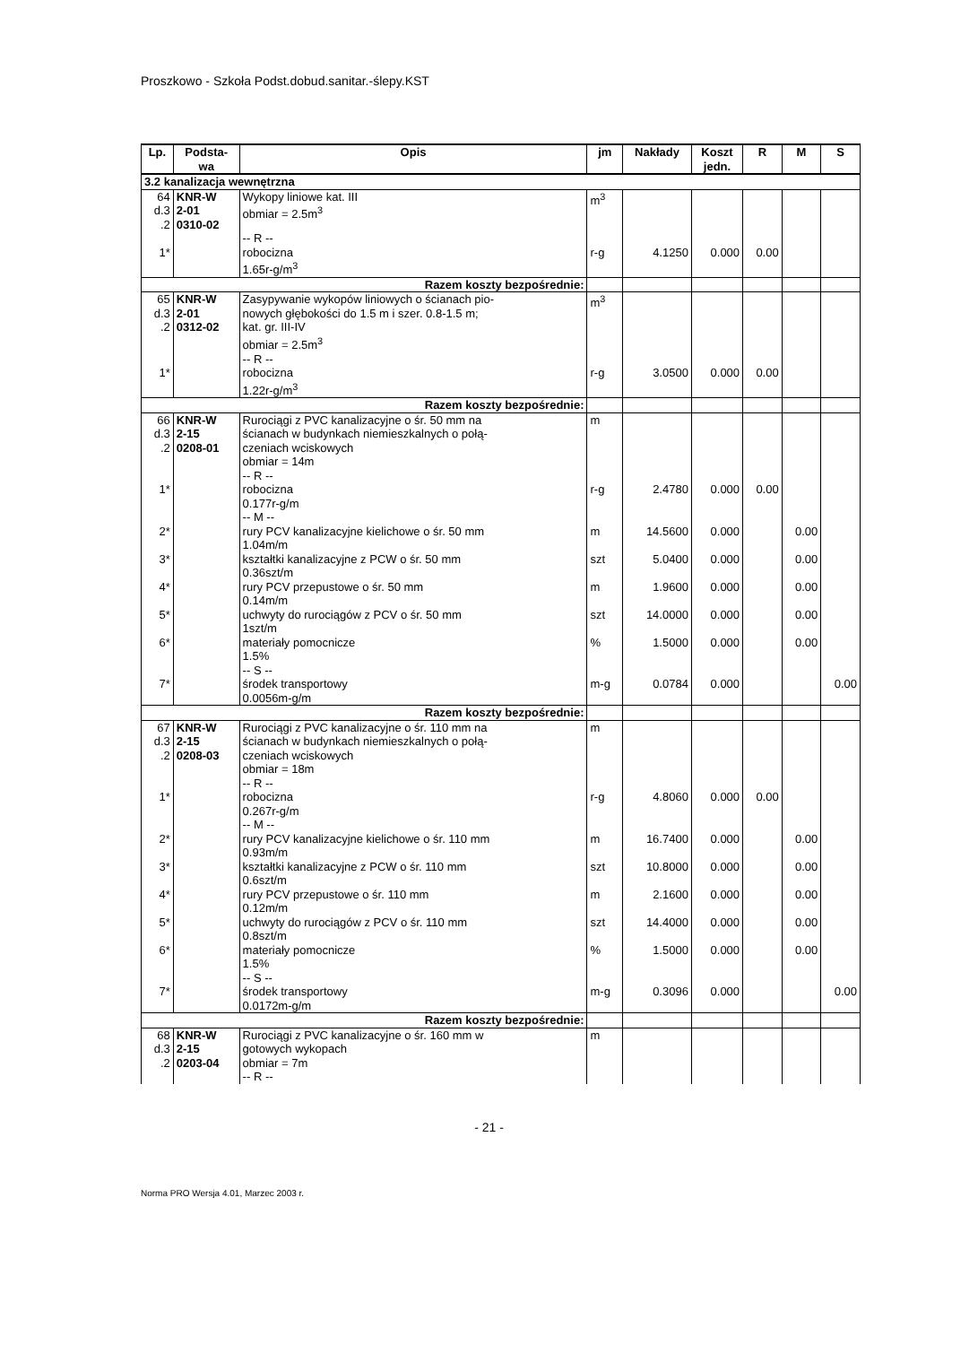Proszkowo - Szkoła Podst.dobud.sanitar.-ślepy.KST
| Lp. | Podsta- wa | Opis | jm | Nakłady | Koszt jedn. | R | M | S |
| --- | --- | --- | --- | --- | --- | --- | --- | --- |
| 3.2 kanalizacja wewnętrzna | | | | | | | | |
| 64 d.3 .2 | KNR-W 2-01 0310-02 | Wykopy liniowe kat. III obmiar = 2.5m<sup>3</sup> | m<sup>3</sup> | | | | | |
| 1* | | -- R -- robocizna 1.65r-g/m<sup>3</sup> | r-g | 4.1250 | 0.000 | 0.00 | | |
| Razem koszty bezpośrednie: | | | | | | | | |
| 65 d.3 .2 | KNR-W 2-01 0312-02 | Zasypywanie wykopów liniowych o ścianach pio- nowych głębokości do 1.5 m i szer. 0.8-1.5 m; kat. gr. III-IV obmiar = 2.5m<sup>3</sup> | m<sup>3</sup> | | | | | |
| 1* | | -- R -- robocizna 1.22r-g/m<sup>3</sup> | r-g | 3.0500 | 0.000 | 0.00 | | |
| Razem koszty bezpośrednie: | | | | | | | | |
| 66 d.3 .2 | KNR-W 2-15 0208-01 | Rurociągi z PVC kanalizacyjne o śr. 50 mm na ścianach w budynkach niemieszkalnych o połą- czeniach wciskowych obmiar = 14m | m | | | | | |
| 1* | | -- R -- robocizna 0.177r-g/m | r-g | 2.4780 | 0.000 | 0.00 | | |
| 2* | | -- M -- rury PCV kanalizacyjne kielichowe o śr. 50 mm 1.04m/m | m | 14.5600 | 0.000 | | 0.00 | |
| 3* | | kształtki kanalizacyjne z PCW o śr. 50 mm 0.36szt/m | szt | 5.0400 | 0.000 | | 0.00 | |
| 4* | | rury PCV przepustowe o śr. 50 mm 0.14m/m | m | 1.9600 | 0.000 | | 0.00 | |
| 5* | | uchwyty do rurociągów z PCV o śr. 50 mm 1szt/m | szt | 14.0000 | 0.000 | | 0.00 | |
| 6* | | materiały pomocnicze 1.5% | % | 1.5000 | 0.000 | | 0.00 | |
| 7* | | -- S -- środek transportowy 0.0056m-g/m | m-g | 0.0784 | 0.000 | | | 0.00 |
| Razem koszty bezpośrednie: | | | | | | | | |
| 67 d.3 .2 | KNR-W 2-15 0208-03 | Rurociągi z PVC kanalizacyjne o śr. 110 mm na ścianach w budynkach niemieszkalnych o połą- czeniach wciskowych obmiar = 18m | m | | | | | |
| 1* | | -- R -- robocizna 0.267r-g/m | r-g | 4.8060 | 0.000 | 0.00 | | |
| 2* | | -- M -- rury PCV kanalizacyjne kielichowe o śr. 110 mm 0.93m/m | m | 16.7400 | 0.000 | | 0.00 | |
| 3* | | kształtki kanalizacyjne z PCW o śr. 110 mm 0.6szt/m | szt | 10.8000 | 0.000 | | 0.00 | |
| 4* | | rury PCV przepustowe o śr. 110 mm 0.12m/m | m | 2.1600 | 0.000 | | 0.00 | |
| 5* | | uchwyty do rurociągów z PCV o śr. 110 mm 0.8szt/m | szt | 14.4000 | 0.000 | | 0.00 | |
| 6* | | materiały pomocnicze 1.5% | % | 1.5000 | 0.000 | | 0.00 | |
| 7* | | -- S -- środek transportowy 0.0172m-g/m | m-g | 0.3096 | 0.000 | | | 0.00 |
| Razem koszty bezpośrednie: | | | | | | | | |
| 68 d.3 .2 | KNR-W 2-15 0203-04 | Rurociągi z PVC kanalizacyjne o śr. 160 mm w gotowych wykopach obmiar = 7m | m | | | | | |
| | | -- R -- | | | | | | |
- 21 -
Norma PRO Wersja 4.01, Marzec 2003 r.